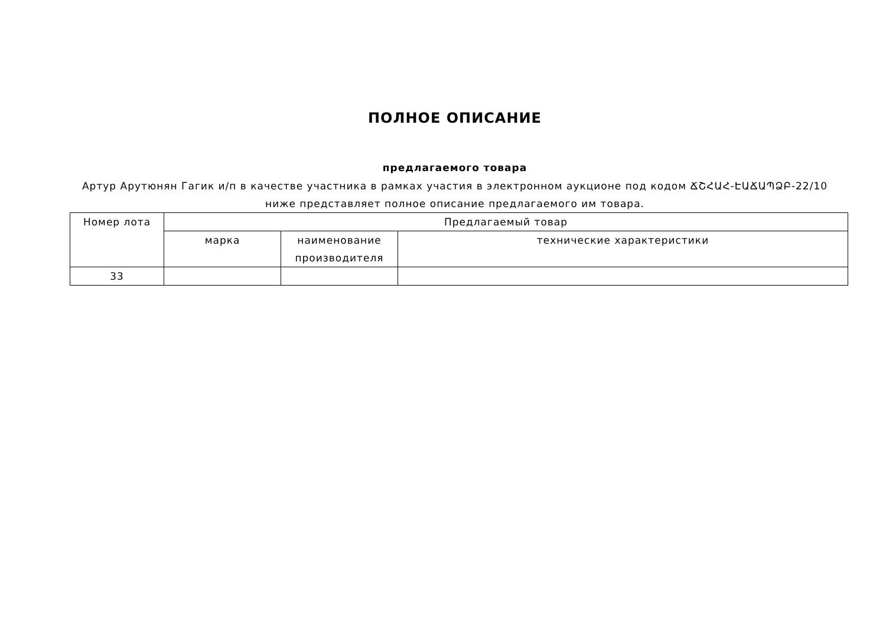ПОЛНОЕ ОПИСАНИЕ
предлагаемого товара
Артур Арутюнян Гагик и/п в качестве участника в рамках участия в электронном аукционе под кодом ՃՇՀԱՀ-ԷԱՃԱՊՁԲ-22/10 ниже представляет полное описание предлагаемого им товара.
| Номер лота | Предлагаемый товар | | |
| --- | --- | --- | --- |
| | марка | наименование производителя | технические характеристики |
| 33 | | | |